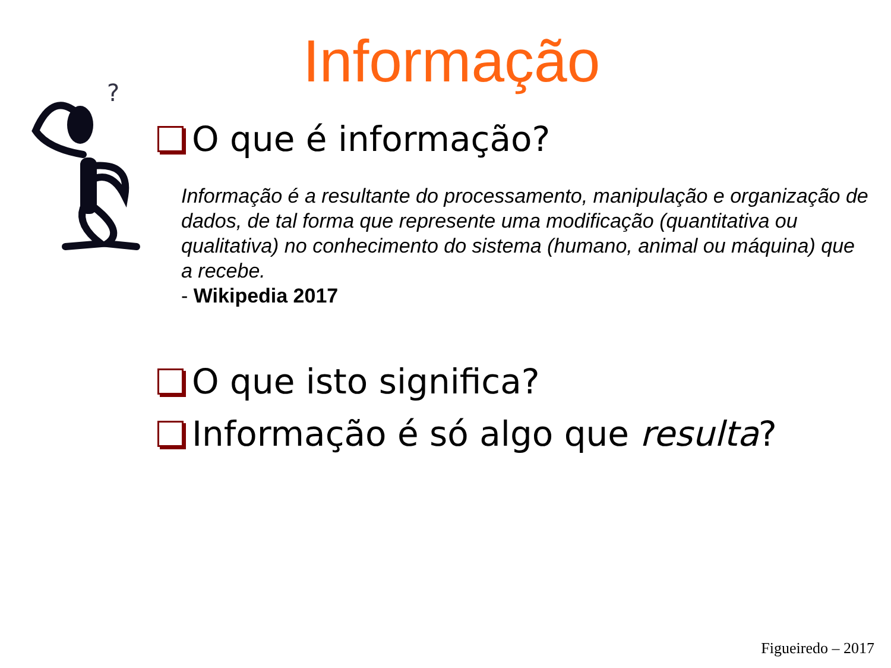Informação
?
O que é informação?
Informação é a resultante do processamento, manipulação e organização de dados, de tal forma que represente uma modificação (quantitativa ou qualitativa) no conhecimento do sistema (humano, animal ou máquina) que a recebe.
- Wikipedia 2017
O que isto significa?
Informação é só algo que resulta?
Figueiredo – 2017